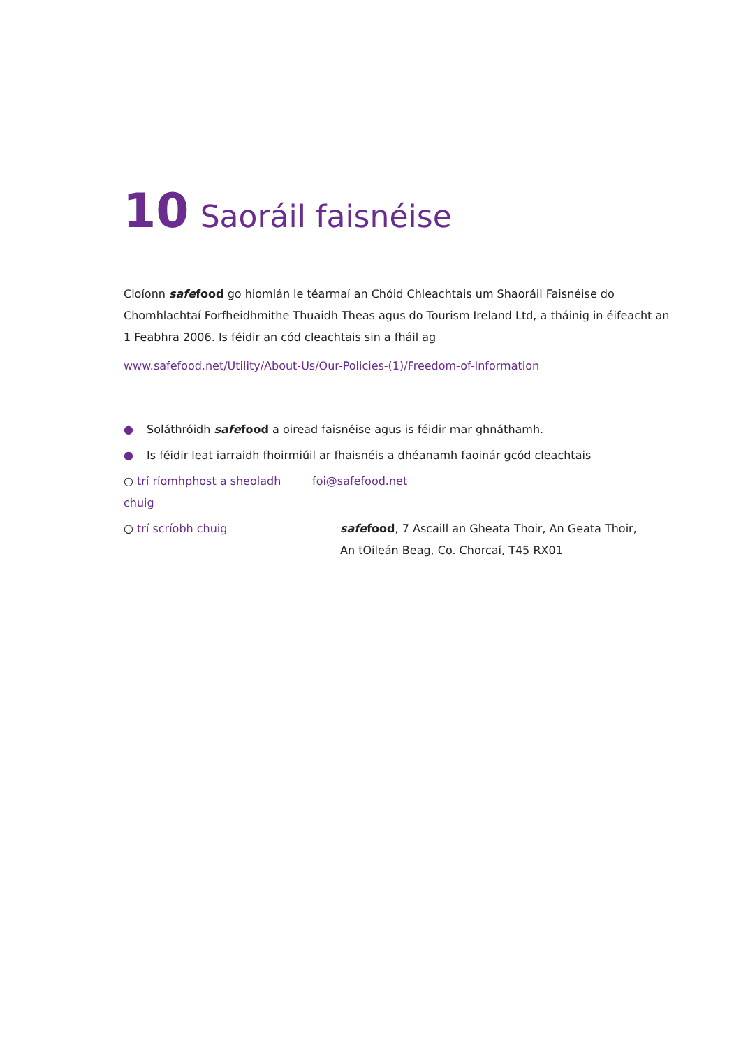10 Saoráil faisnéise
Cloíonn safe food go hiomlán le téarmaí an Chóid Chleachtais um Shaoráil Faisnéise do Chomhlachtaí Forfheidhmithe Thuaidh Theas agus do Tourism Ireland Ltd, a tháinig in éifeacht an 1 Feabhra 2006. Is féidir an cód cleachtais sin a fháil ag
www.safefood.net/Utility/About-Us/Our-Policies-(1)/Freedom-of-Information
● Soláthróidh safe food a oiread faisnéise agus is féidir mar ghnáthamh.
● Is féidir leat iarraidh fhoirmiúil ar fhaisnéis a dhéanamh faoinár gcód cleachtais
○ trí ríomhphost a sheoladh chuig foi@safefood.net
○ trí scríobh chuig safe food, 7 Ascaill an Gheata Thoir, An Geata Thoir,
An tOileán Beag, Co. Chorcaí, T45 RX01